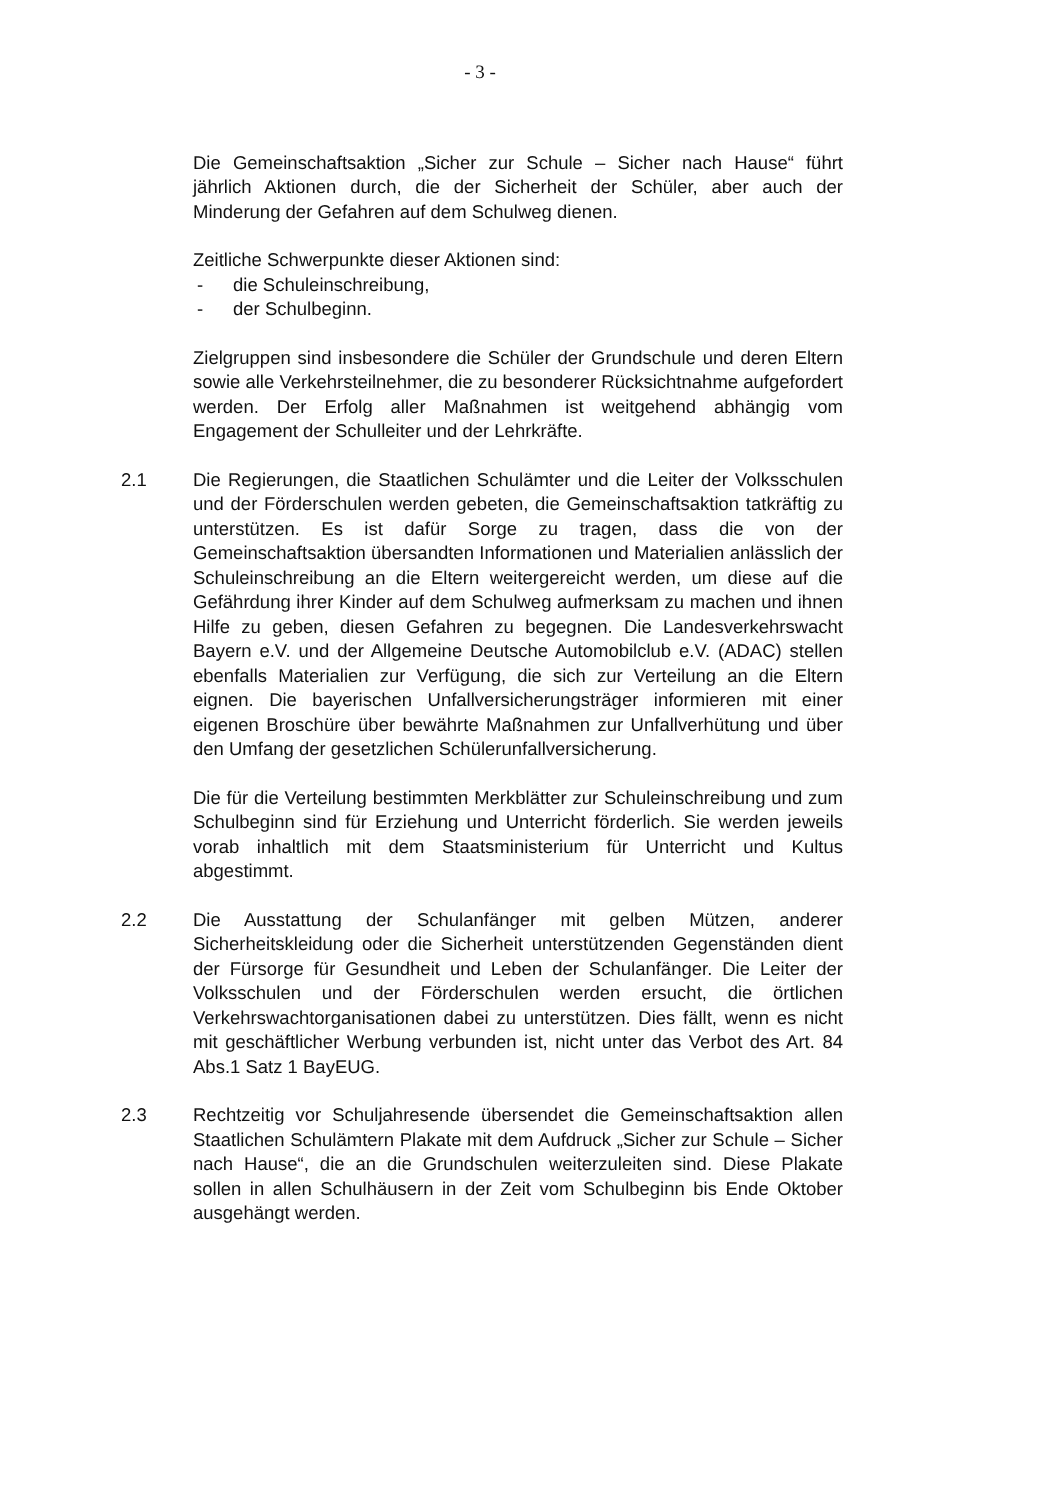- 3 -
Die Gemeinschaftsaktion „Sicher zur Schule – Sicher nach Hause“ führt jährlich Aktionen durch, die der Sicherheit der Schüler, aber auch der Minderung der Gefahren auf dem Schulweg dienen.
Zeitliche Schwerpunkte dieser Aktionen sind:
- die Schuleinschreibung,
- der Schulbeginn.
Zielgruppen sind insbesondere die Schüler der Grundschule und deren Eltern sowie alle Verkehrsteilnehmer, die zu besonderer Rücksichtnahme aufgefordert werden. Der Erfolg aller Maßnahmen ist weitgehend abhängig vom Engagement der Schulleiter und der Lehrkräfte.
2.1 Die Regierungen, die Staatlichen Schulämter und die Leiter der Volksschulen und der Förderschulen werden gebeten, die Gemeinschaftsaktion tatkräftig zu unterstützen. Es ist dafür Sorge zu tragen, dass die von der Gemeinschaftsaktion übersandten Informationen und Materialien anlässlich der Schuleinschreibung an die Eltern weitergereicht werden, um diese auf die Gefährdung ihrer Kinder auf dem Schulweg aufmerksam zu machen und ihnen Hilfe zu geben, diesen Gefahren zu begegnen. Die Landesverkehrswacht Bayern e.V. und der Allgemeine Deutsche Automobilclub e.V. (ADAC) stellen ebenfalls Materialien zur Verfügung, die sich zur Verteilung an die Eltern eignen. Die bayerischen Unfallversicherungsträger informieren mit einer eigenen Broschüre über bewährte Maßnahmen zur Unfallverhütung und über den Umfang der gesetzlichen Schülerunfallversicherung.
Die für die Verteilung bestimmten Merkblätter zur Schuleinschreibung und zum Schulbeginn sind für Erziehung und Unterricht förderlich. Sie werden jeweils vorab inhaltlich mit dem Staatsministerium für Unterricht und Kultus abgestimmt.
2.2 Die Ausstattung der Schulanfänger mit gelben Mützen, anderer Sicherheitskleidung oder die Sicherheit unterstützenden Gegenständen dient der Fürsorge für Gesundheit und Leben der Schulanfänger. Die Leiter der Volksschulen und der Förderschulen werden ersucht, die örtlichen Verkehrswachtorganisationen dabei zu unterstützen. Dies fällt, wenn es nicht mit geschäftlicher Werbung verbunden ist, nicht unter das Verbot des Art. 84 Abs.1 Satz 1 BayEUG.
2.3 Rechtzeitig vor Schuljahresende übersendet die Gemeinschaftsaktion allen Staatlichen Schulämtern Plakate mit dem Aufdruck „Sicher zur Schule – Sicher nach Hause“, die an die Grundschulen weiterzuleiten sind. Diese Plakate sollen in allen Schulhäusern in der Zeit vom Schulbeginn bis Ende Oktober ausgehängt werden.